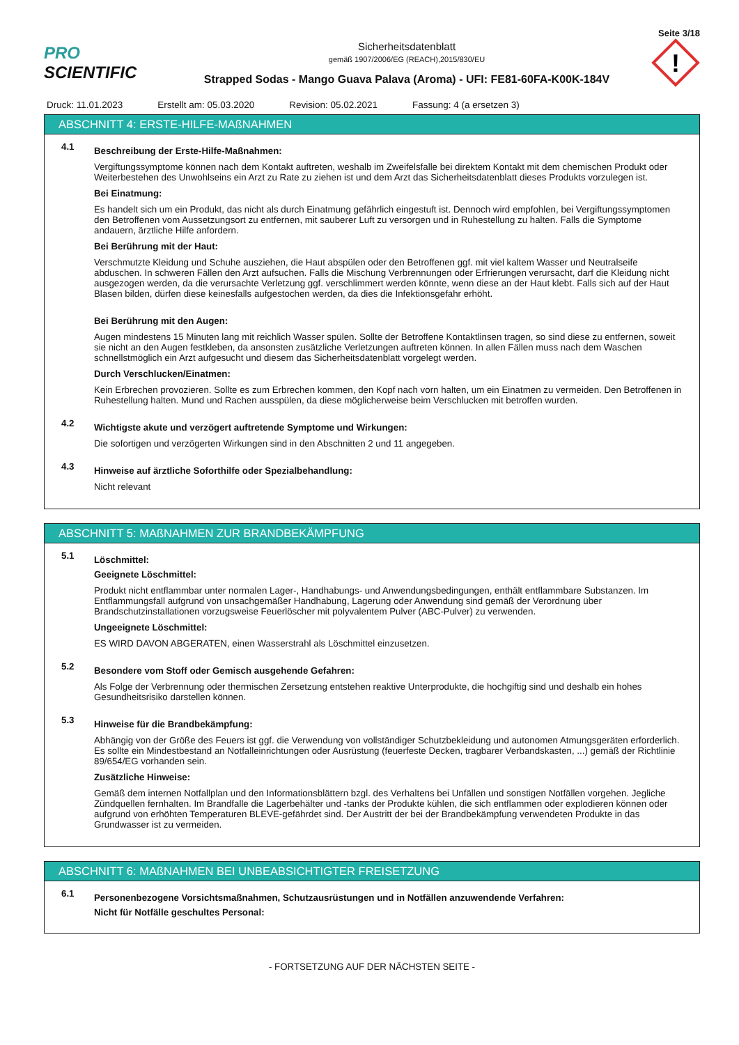Seite 3/18
PRO SCIENTIFIC
Sicherheitsdatenblatt
gemäß 1907/2006/EG (REACH),2015/830/EU
Strapped Sodas - Mango Guava Palava (Aroma) - UFI: FE81-60FA-K00K-184V
!
Druck: 11.01.2023 Erstellt am: 05.03.2020 Revision: 05.02.2021 Fassung: 4 (a ersetzen 3)
ABSCHNITT 4: ERSTE-HILFE-MAßNAHMEN
4.1
Beschreibung der Erste-Hilfe-Maßnahmen:
Vergiftungssymptome können nach dem Kontakt auftreten, weshalb im Zweifelsfalle bei direktem Kontakt mit dem chemischen Produkt oder Weiterbestehen des Unwohlseins ein Arzt zu Rate zu ziehen ist und dem Arzt das Sicherheitsdatenblatt dieses Produkts vorzulegen ist.
Bei Einatmung:
Es handelt sich um ein Produkt, das nicht als durch Einatmung gefährlich eingestuft ist. Dennoch wird empfohlen, bei Vergiftungssymptomen den Betroffenen vom Aussetzungsort zu entfernen, mit sauberer Luft zu versorgen und in Ruhestellung zu halten. Falls die Symptome andauern, ärztliche Hilfe anfordern.
Bei Berührung mit der Haut:
Verschmutzte Kleidung und Schuhe ausziehen, die Haut abspülen oder den Betroffenen ggf. mit viel kaltem Wasser und Neutralseife abduschen. In schweren Fällen den Arzt aufsuchen. Falls die Mischung Verbrennungen oder Erfrierungen verursacht, darf die Kleidung nicht ausgezogen werden, da die verursachte Verletzung ggf. verschlimmert werden könnte, wenn diese an der Haut klebt. Falls sich auf der Haut Blasen bilden, dürfen diese keinesfalls aufgestochen werden, da dies die Infektionsgefahr erhöht.
Bei Berührung mit den Augen:
Augen mindestens 15 Minuten lang mit reichlich Wasser spülen. Sollte der Betroffene Kontaktlinsen tragen, so sind diese zu entfernen, soweit sie nicht an den Augen festkleben, da ansonsten zusätzliche Verletzungen auftreten können. In allen Fällen muss nach dem Waschen schnellstmöglich ein Arzt aufgesucht und diesem das Sicherheitsdatenblatt vorgelegt werden.
Durch Verschlucken/Einatmen:
Kein Erbrechen provozieren. Sollte es zum Erbrechen kommen, den Kopf nach vorn halten, um ein Einatmen zu vermeiden. Den Betroffenen in Ruhestellung halten. Mund und Rachen ausspülen, da diese möglicherweise beim Verschlucken mit betroffen wurden.
4.2
Wichtigste akute und verzögert auftretende Symptome und Wirkungen:
Die sofortigen und verzögerten Wirkungen sind in den Abschnitten 2 und 11 angegeben.
4.3
Hinweise auf ärztliche Soforthilfe oder Spezialbehandlung:
Nicht relevant
ABSCHNITT 5: MAßNAHMEN ZUR BRANDBEKÄMPFUNG
5.1
Löschmittel:
Geeignete Löschmittel:
Produkt nicht entflammbar unter normalen Lager-, Handhabungs- und Anwendungsbedingungen, enthält entflammbare Substanzen. Im Entflammungsfall aufgrund von unsachgemäßer Handhabung, Lagerung oder Anwendung sind gemäß der Verordnung über Brandschutzinstallationen vorzugsweise Feuerlöscher mit polyvalentem Pulver (ABC-Pulver) zu verwenden.
Ungeeignete Löschmittel:
ES WIRD DAVON ABGERATEN, einen Wasserstrahl als Löschmittel einzusetzen.
5.2
Besondere vom Stoff oder Gemisch ausgehende Gefahren:
Als Folge der Verbrennung oder thermischen Zersetzung entstehen reaktive Unterprodukte, die hochgiftig sind und deshalb ein hohes Gesundheitsrisiko darstellen können.
5.3
Hinweise für die Brandbekämpfung:
Abhängig von der Größe des Feuers ist ggf. die Verwendung von vollständiger Schutzbekleidung und autonomen Atmungsgeräten erforderlich. Es sollte ein Mindestbestand an Notfalleinrichtungen oder Ausrüstung (feuerfeste Decken, tragbarer Verbandskasten, ...) gemäß der Richtlinie 89/654/EG vorhanden sein.
Zusätzliche Hinweise:
Gemäß dem internen Notfallplan und den Informationsblättern bzgl. des Verhaltens bei Unfällen und sonstigen Notfällen vorgehen. Jegliche Zündquellen fernhalten. Im Brandfalle die Lagerbehälter und -tanks der Produkte kühlen, die sich entflammen oder explodieren können oder aufgrund von erhöhten Temperaturen BLEVE-gefährdet sind. Der Austritt der bei der Brandbekämpfung verwendeten Produkte in das Grundwasser ist zu vermeiden.
ABSCHNITT 6: MAßNAHMEN BEI UNBEABSICHTIGTER FREISETZUNG
6.1
Personenbezogene Vorsichtsmaßnahmen, Schutzausrüstungen und in Notfällen anzuwendende Verfahren:
Nicht für Notfälle geschultes Personal:
- FORTSETZUNG AUF DER NÄCHSTEN SEITE -